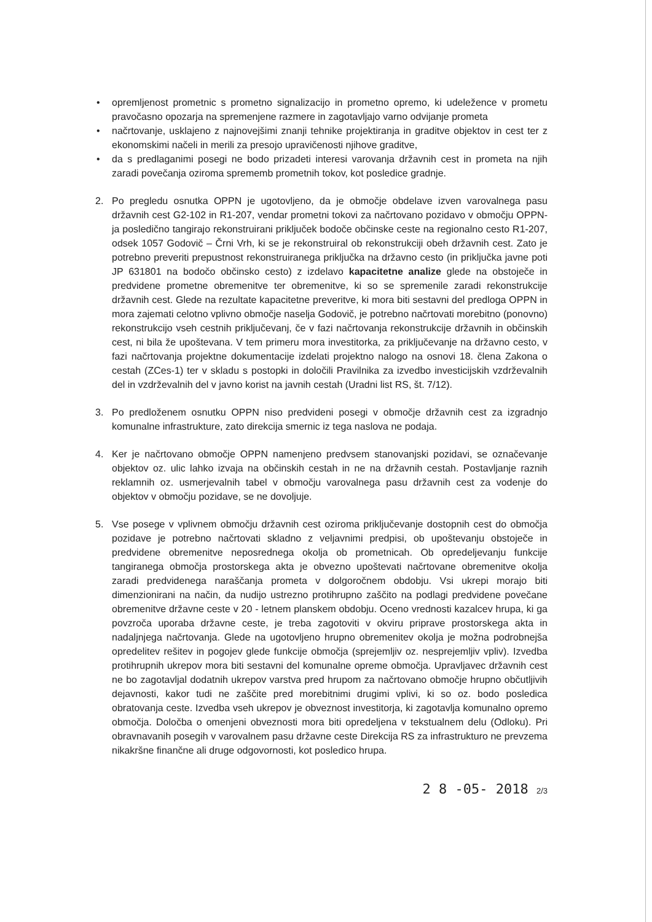• opremljenost prometnic s prometno signalizacijo in prometno opremo, ki udeležence v prometu pravočasno opozarja na spremenjene razmere in zagotavljajo varno odvijanje prometa
• načrtovanje, usklajeno z najnovejšimi znanji tehnike projektiranja in graditve objektov in cest ter z ekonomskimi načeli in merili za presojo upravičenosti njihove graditve,
• da s predlaganimi posegi ne bodo prizadeti interesi varovanja državnih cest in prometa na njih zaradi povečanja oziroma sprememb prometnih tokov, kot posledice gradnje.
2. Po pregledu osnutka OPPN je ugotovljeno, da je območje obdelave izven varovalnega pasu državnih cest G2-102 in R1-207, vendar prometni tokovi za načrtovano pozidavo v območju OPPN-ja posledično tangirajo rekonstruirani priključek bodoče občinske ceste na regionalno cesto R1-207, odsek 1057 Godovič – Črni Vrh, ki se je rekonstruiral ob rekonstrukciji obeh državnih cest. Zato je potrebno preveriti prepustnost rekonstruiranega priključka na državno cesto (in priključka javne poti JP 631801 na bodočo občinsko cesto) z izdelavo kapacitetne analize glede na obstoječe in predvidene prometne obremenitve ter obremenitve, ki so se spremenile zaradi rekonstrukcije državnih cest. Glede na rezultate kapacitetne preveritve, ki mora biti sestavni del predloga OPPN in mora zajemati celotno vplivno območje naselja Godovič, je potrebno načrtovati morebitno (ponovno) rekonstrukcijo vseh cestnih priključevanj, če v fazi načrtovanja rekonstrukcije državnih in občinskih cest, ni bila že upoštevana. V tem primeru mora investitorka, za priključevanje na državno cesto, v fazi načrtovanja projektne dokumentacije izdelati projektno nalogo na osnovi 18. člena Zakona o cestah (ZCes-1) ter v skladu s postopki in določili Pravilnika za izvedbo investicijskih vzdrževalnih del in vzdrževalnih del v javno korist na javnih cestah (Uradni list RS, št. 7/12).
3. Po predloženem osnutku OPPN niso predvideni posegi v območje državnih cest za izgradnjo komunalne infrastrukture, zato direkcija smernic iz tega naslova ne podaja.
4. Ker je načrtovano območje OPPN namenjeno predvsem stanovanjski pozidavi, se označevanje objektov oz. ulic lahko izvaja na občinskih cestah in ne na državnih cestah. Postavljanje raznih reklamnih oz. usmerjevalnih tabel v območju varovalnega pasu državnih cest za vodenje do objektov v območju pozidave, se ne dovoljuje.
5. Vse posege v vplivnem območju državnih cest oziroma priključevanje dostopnih cest do območja pozidave je potrebno načrtovati skladno z veljavnimi predpisi, ob upoštevanju obstoječe in predvidene obremenitve neposrednega okolja ob prometnicah. Ob opredeljevanju funkcije tangiranega območja prostorskega akta je obvezno upoštevati načrtovane obremenitve okolja zaradi predvidenega naraščanja prometa v dolgoročnem obdobju. Vsi ukrepi morajo biti dimenzionirani na način, da nudijo ustrezno protihrupno zaščito na podlagi predvidene povečane obremenitve državne ceste v 20 - letnem planskem obdobju. Oceno vrednosti kazalcev hrupa, ki ga povzroča uporaba državne ceste, je treba zagotoviti v okviru priprave prostorskega akta in nadaljnjega načrtovanja. Glede na ugotovljeno hrupno obremenitev okolja je možna podrobnejša opredelitev rešitev in pogojev glede funkcije območja (sprejemljiv oz. nesprejemljiv vpliv). Izvedba protihrupnih ukrepov mora biti sestavni del komunalne opreme območja. Upravljavec državnih cest ne bo zagotavljal dodatnih ukrepov varstva pred hrupom za načrtovano območje hrupno občutljivih dejavnosti, kakor tudi ne zaščite pred morebitnimi drugimi vplivi, ki so oz. bodo posledica obratovanja ceste. Izvedba vseh ukrepov je obveznost investitorja, ki zagotavlja komunalno opremo območja. Določba o omenjeni obveznosti mora biti opredeljena v tekstualnem delu (Odloku). Pri obravnavanih posegih v varovalnem pasu državne ceste Direkcija RS za infrastrukturo ne prevzema nikakršne finančne ali druge odgovornosti, kot posledico hrupa.
2 8 -05- 2018 2/3